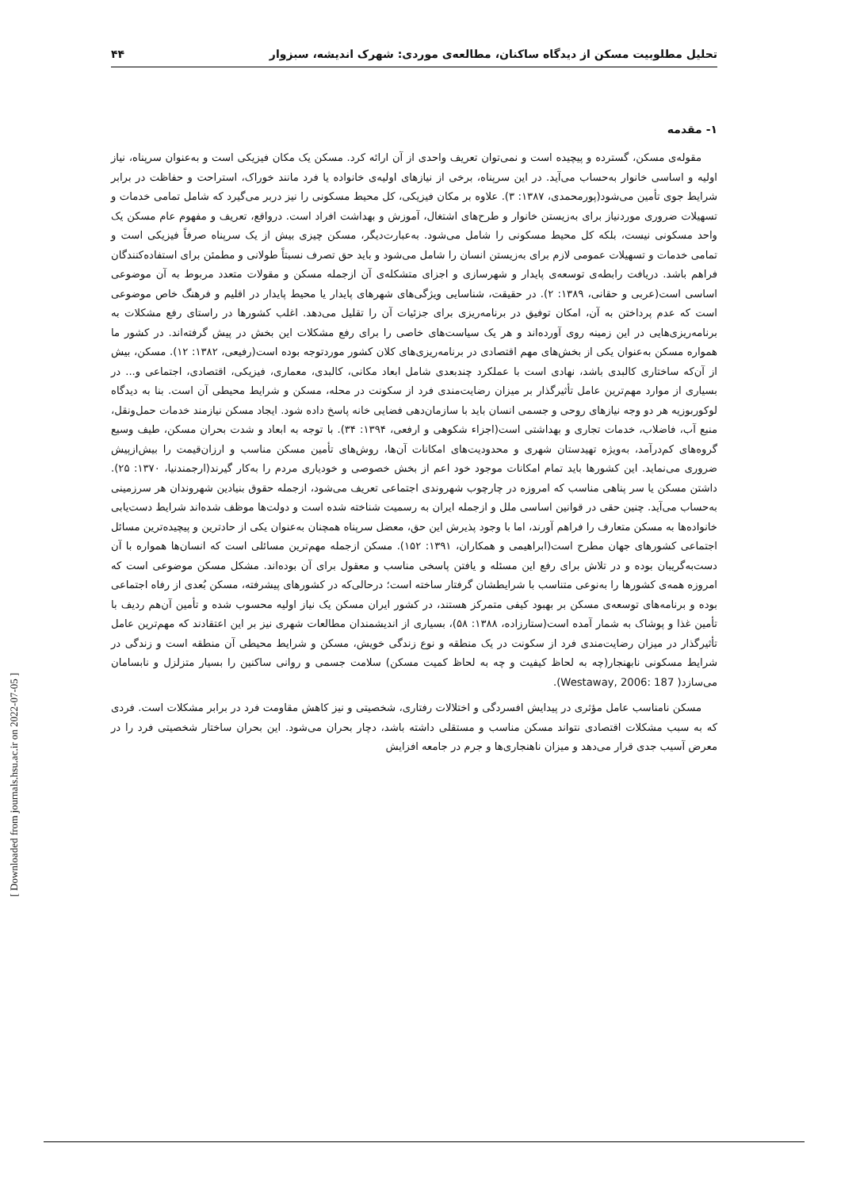تحلیل مطلوبیت مسکن از دیدگاه ساکنان، مطالعه‌ی موردی: شهرک اندیشه، سبزوار ۴۴
۱- مقدمه
مقوله‌ی مسکن، گسترده و پیچیده است و نمی‌توان تعریف واحدی از آن ارائه کرد. مسکن یک مکان فیزیکی است و به‌عنوان سرپناه، نیاز اولیه و اساسی خانوار به‌حساب می‌آید. در این سرپناه، برخی از نیازهای اولیه‌ی خانواده یا فرد مانند خوراک، استراحت و حفاظت در برابر شرایط جوی تأمین می‌شود(پورمحمدی، ۱۳۸۷: ۳). علاوه بر مکان فیزیکی، کل محیط مسکونی را نیز دربر می‌گیرد که شامل تمامی خدمات و تسهیلات ضروری موردنیاز برای به‌زیستن خانوار و طرح‌های اشتغال، آموزش و بهداشت افراد است. درواقع، تعریف و مفهوم عام مسکن یک واحد مسکونی نیست، بلکه کل محیط مسکونی را شامل می‌شود. به‌عبارت‌دیگر، مسکن چیزی بیش از یک سرپناه صرفاً فیزیکی است و تمامی خدمات و تسهیلات عمومی لازم برای به‌زیستن انسان را شامل می‌شود و باید حق تصرف نسبتاً طولانی و مطمئن برای استفاده‌کنندگان فراهم باشد. دریافت رابطه‌ی توسعه‌ی پایدار و شهرسازی و اجزای متشکله‌ی آن ازجمله مسکن و مقولات متعدد مربوط به آن موضوعی اساسی است(عربی و حقانی، ۱۳۸۹: ۲). در حقیقت، شناسایی ویژگی‌های شهرهای پایدار یا محیط پایدار در اقلیم و فرهنگ خاص موضوعی است که عدم پرداختن به آن، امکان توفیق در برنامه‌ریزی برای جزئیات آن را تقلیل می‌دهد. اغلب کشورها در راستای رفع مشکلات به برنامه‌ریزی‌هایی در این زمینه روی آورده‌اند و هر یک سیاست‌های خاصی را برای رفع مشکلات این بخش در پیش گرفته‌اند. در کشور ما همواره مسکن به‌عنوان یکی از بخش‌های مهم اقتصادی در برنامه‌ریزی‌های کلان کشور موردتوجه بوده است(رفیعی، ۱۳۸۲: ۱۲). مسکن، بیش از آن‌که ساختاری کالبدی باشد، نهادی است با عملکرد چندبعدی شامل ابعاد مکانی، کالبدی، معماری، فیزیکی، اقتصادی، اجتماعی و... در بسیاری از موارد مهم‌ترین عامل تأثیرگذار بر میزان رضایت‌مندی فرد از سکونت در محله، مسکن و شرایط محیطی آن است. بنا به دیدگاه لوکوربوزیه هر دو وجه نیازهای روحی و جسمی انسان باید با سازمان‌دهی فضایی خانه پاسخ داده شود. ایجاد مسکن نیازمند خدمات حمل‌ونقل، منبع آب، فاضلاب، خدمات تجاری و بهداشتی است(اجزاء شکوهی و ارفعی، ۱۳۹۴: ۳۴). با توجه به ابعاد و شدت بحران مسکن، طیف وسیع گروه‌های کم‌درآمد، به‌ویژه تهیدستان شهری و محدودیت‌های امکانات آن‌ها، روش‌های تأمین مسکن مناسب و ارزان‌قیمت را بیش‌ازپیش ضروری می‌نماید. این کشورها باید تمام امکانات موجود خود اعم از بخش خصوصی و خودیاری مردم را به‌کار گیرند(ارجمندنیا، ۱۳۷۰: ۲۵). داشتن مسکن یا سر پناهی مناسب که امروزه در چارچوب شهروندی اجتماعی تعریف می‌شود، ازجمله حقوق بنیادین شهروندان هر سرزمینی به‌حساب می‌آید. چنین حقی در قوانین اساسی ملل و ازجمله ایران به رسمیت شناخته شده است و دولت‌ها موظف شده‌اند شرایط دست‌یابی خانواده‌ها به مسکن متعارف را فراهم آورند، اما با وجود پذیرش این حق، معضل سرپناه همچنان به‌عنوان یکی از حادترین و پیچیده‌ترین مسائل اجتماعی کشورهای جهان مطرح است(ابراهیمی و همکاران، ۱۳۹۱: ۱۵۲). مسکن ازجمله مهم‌ترین مسائلی است که انسان‌ها همواره با آن دست‌به‌گریبان بوده و در تلاش برای رفع این مسئله و یافتن پاسخی مناسب و معقول برای آن بوده‌اند. مشکل مسکن موضوعی است که امروزه همه‌ی کشورها را به‌نوعی متناسب با شرایطشان گرفتار ساخته است؛ درحالی‌که در کشورهای پیشرفته، مسکن بُعدی از رفاه اجتماعی بوده و برنامه‌های توسعه‌ی مسکن بر بهبود کیفی متمرکز هستند، در کشور ایران مسکن یک نیاز اولیه محسوب شده و تأمین آن‌هم ردیف با تأمین غذا و پوشاک به شمار آمده است(ستارزاده، ۱۳۸۸: ۵۸)، بسیاری از اندیشمندان مطالعات شهری نیز بر این اعتقادند که مهم‌ترین عامل تأثیرگذار در میزان رضایت‌مندی فرد از سکونت در یک منطقه و نوع زندگی خویش، مسکن و شرایط محیطی آن منطقه است و زندگی در شرایط مسکونی نابهنجار(چه به لحاظ کیفیت و چه به لحاظ کمیت مسکن) سلامت جسمی و روانی ساکنین را بسیار متزلزل و نابسامان می‌سازد( Westaway, 2006: 187).
مسکن نامناسب عامل مؤثری در پیدایش افسردگی و اختلالات رفتاری، شخصیتی و نیز کاهش مقاومت فرد در برابر مشکلات است. فردی که به سبب مشکلات اقتصادی نتواند مسکن مناسب و مستقلی داشته باشد، دچار بحران می‌شود. این بحران ساختار شخصیتی فرد را در معرض آسیب جدی قرار می‌دهد و میزان ناهنجاری‌ها و جرم در جامعه افزایش
[ Downloaded from journals.hsu.ac.ir on 2022-07-05 ]